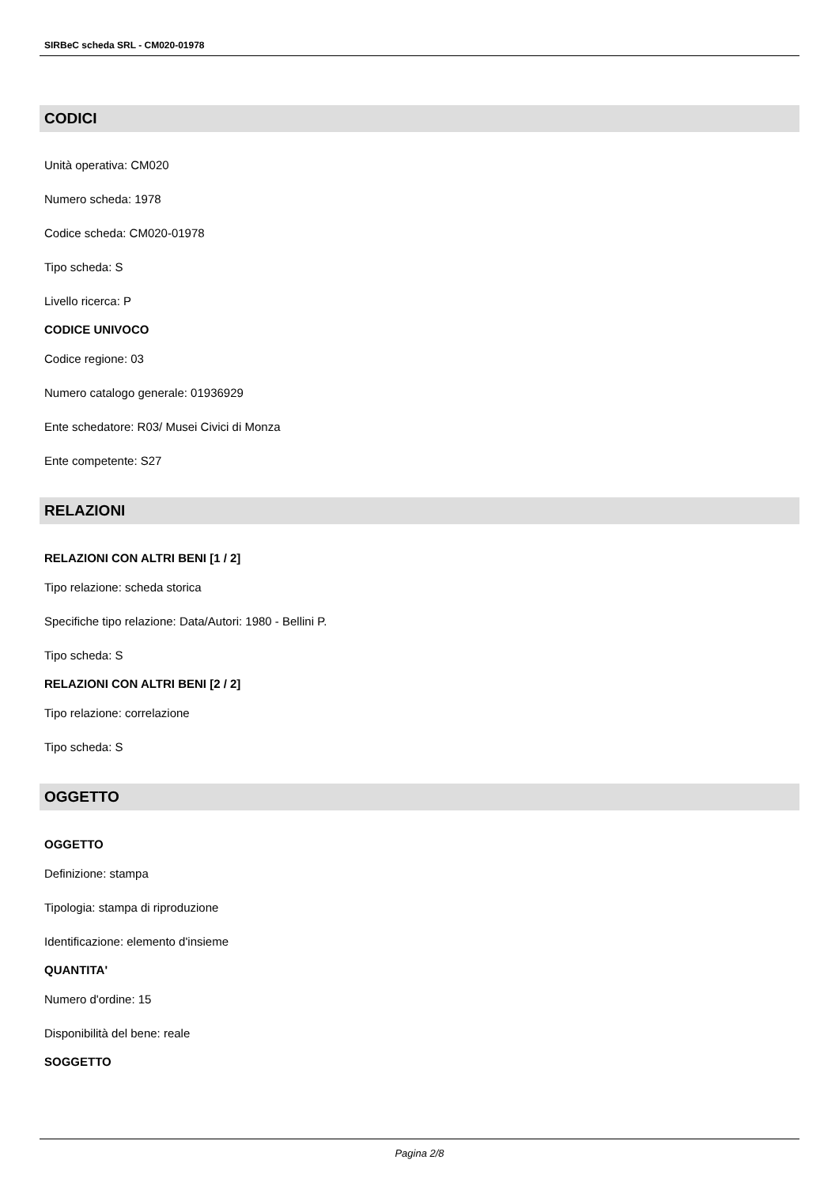SIRBeC scheda SRL - CM020-01978
CODICI
Unità operativa: CM020
Numero scheda: 1978
Codice scheda: CM020-01978
Tipo scheda: S
Livello ricerca: P
CODICE UNIVOCO
Codice regione: 03
Numero catalogo generale: 01936929
Ente schedatore: R03/ Musei Civici di Monza
Ente competente: S27
RELAZIONI
RELAZIONI CON ALTRI BENI [1 / 2]
Tipo relazione: scheda storica
Specifiche tipo relazione: Data/Autori: 1980 - Bellini P.
Tipo scheda: S
RELAZIONI CON ALTRI BENI [2 / 2]
Tipo relazione: correlazione
Tipo scheda: S
OGGETTO
OGGETTO
Definizione: stampa
Tipologia: stampa di riproduzione
Identificazione: elemento d'insieme
QUANTITA'
Numero d'ordine: 15
Disponibilità del bene: reale
SOGGETTO
Pagina 2/8